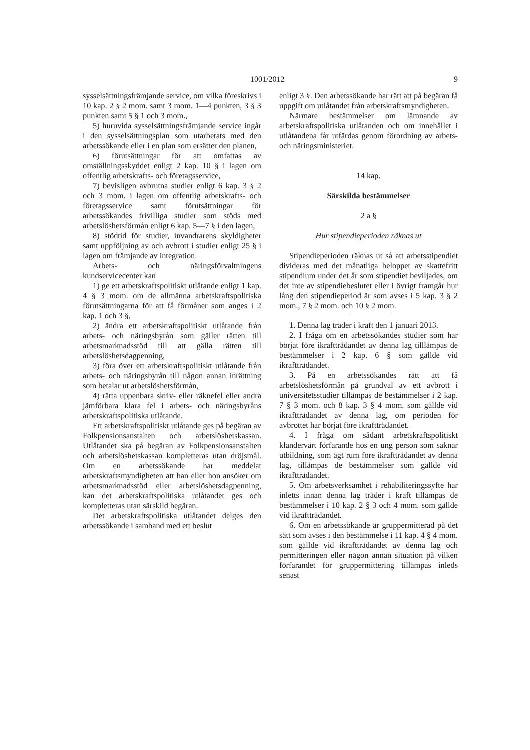1001/2012 9
sysselsättningsfrämjande service, om vilka föreskrivs i 10 kap. 2 § 2 mom. samt 3 mom. 1—4 punkten, 3 § 3 punkten samt 5 § 1 och 3 mom.,
5) huruvida sysselsättningsfrämjande service ingår i den sysselsättningsplan som utarbetats med den arbetssökande eller i en plan som ersätter den planen,
6) förutsättningar för att omfattas av omställningsskyddet enligt 2 kap. 10 § i lagen om offentlig arbetskrafts- och företagsservice,
7) bevisligen avbrutna studier enligt 6 kap. 3 § 2 och 3 mom. i lagen om offentlig arbetskrafts- och företagsservice samt förutsättningar för arbetssökandes frivilliga studier som stöds med arbetslöshetsförmån enligt 6 kap. 5—7 § i den lagen,
8) stödtid för studier, invandrarens skyldigheter samt uppföljning av och avbrott i studier enligt 25 § i lagen om främjande av integration.
Arbets- och näringsförvaltningens kundservicecenter kan
1) ge ett arbetskraftspolitiskt utlåtande enligt 1 kap. 4 § 3 mom. om de allmänna arbetskraftspolitiska förutsättningarna för att få förmåner som anges i 2 kap. 1 och 3 §,
2) ändra ett arbetskraftspolitiskt utlåtande från arbets- och näringsbyrån som gäller rätten till arbetsmarknadsstöd till att gälla rätten till arbetslöshetsdagpenning,
3) föra över ett arbetskraftspolitiskt utlåtande från arbets- och näringsbyrån till någon annan inrättning som betalar ut arbetslöshetsförmån,
4) rätta uppenbara skriv- eller räknefel eller andra jämförbara klara fel i arbets- och näringsbyråns arbetskraftspolitiska utlåtande.
Ett arbetskraftspolitiskt utlåtande ges på begäran av Folkpensionsanstalten och arbetslöshetskassan. Utlåtandet ska på begäran av Folkpensionsanstalten och arbetslöshetskassan kompletteras utan dröjsmål. Om en arbetssökande har meddelat arbetskraftsmyndigheten att han eller hon ansöker om arbetsmarknadsstöd eller arbetslöshetsdagpenning, kan det arbetskraftspolitiska utlåtandet ges och kompletteras utan särskild begäran.
Det arbetskraftspolitiska utlåtandet delges den arbetssökande i samband med ett beslut
enligt 3 §. Den arbetssökande har rätt att på begäran få uppgift om utlåtandet från arbetskraftsmyndigheten.
Närmare bestämmelser om lämnande av arbetskraftspolitiska utlåtanden och om innehållet i utlåtandena får utfärdas genom förordning av arbets- och näringsministeriet.
14 kap.
Särskilda bestämmelser
2 a §
Hur stipendieperioden räknas ut
Stipendieperioden räknas ut så att arbetsstipendiet divideras med det månatliga beloppet av skattefritt stipendium under det år som stipendiet beviljades, om det inte av stipendiebeslutet eller i övrigt framgår hur lång den stipendieperiod är som avses i 5 kap. 3 § 2 mom., 7 § 2 mom. och 10 § 2 mom.
1. Denna lag träder i kraft den 1 januari 2013.
2. I fråga om en arbetssökandes studier som har börjat före ikraftträdandet av denna lag tilllämpas de bestämmelser i 2 kap. 6 § som gällde vid ikraftträdandet.
3. På en arbetssökandes rätt att få arbetslöshetsförmån på grundval av ett avbrott i universitetsstudier tillämpas de bestämmelser i 2 kap. 7 § 3 mom. och 8 kap. 3 § 4 mom. som gällde vid ikraftträdandet av denna lag, om perioden för avbrottet har börjat före ikraftträdandet.
4. I fråga om sådant arbetskraftspolitiskt klandervärt förfarande hos en ung person som saknar utbildning, som ägt rum före ikraftträdandet av denna lag, tillämpas de bestämmelser som gällde vid ikraftträdandet.
5. Om arbetsverksamhet i rehabiliteringssyfte har inletts innan denna lag träder i kraft tillämpas de bestämmelser i 10 kap. 2 § 3 och 4 mom. som gällde vid ikraftträdandet.
6. Om en arbetssökande är gruppermitterad på det sätt som avses i den bestämmelse i 11 kap. 4 § 4 mom. som gällde vid ikraftträdandet av denna lag och permitteringen eller någon annan situation på vilken förfarandet för gruppermittering tillämpas inleds senast